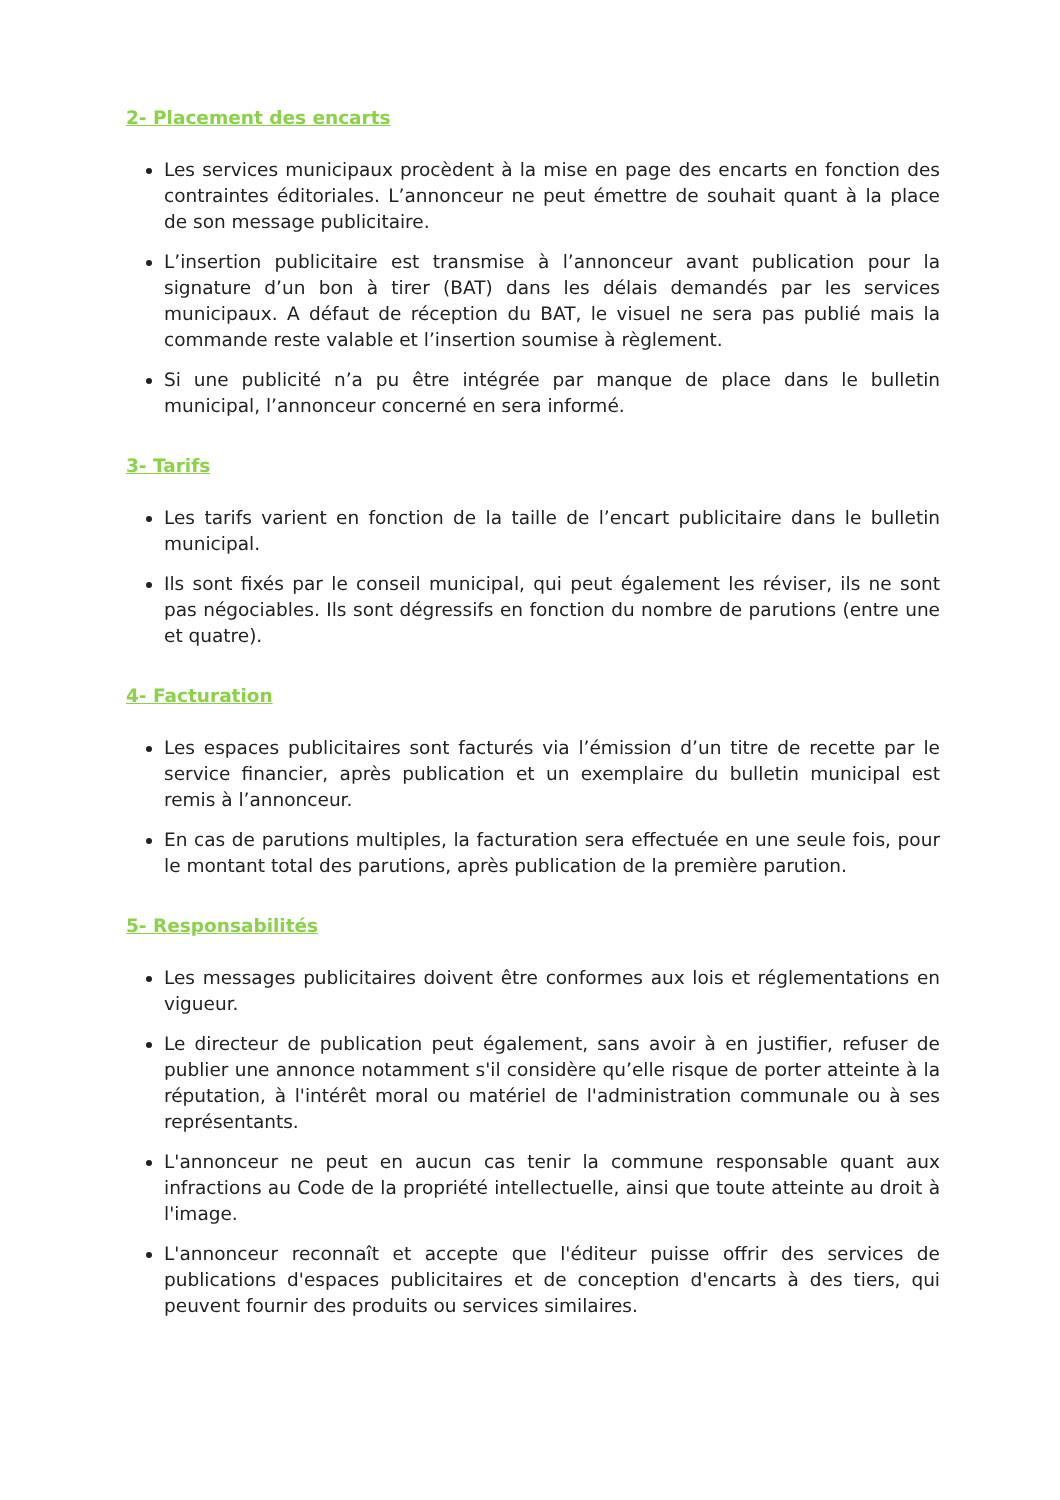2- Placement des encarts
Les services municipaux procèdent à la mise en page des encarts en fonction des contraintes éditoriales. L’annonceur ne peut émettre de souhait quant à la place de son message publicitaire.
L’insertion publicitaire est transmise à l’annonceur avant publication pour la signature d’un bon à tirer (BAT) dans les délais demandés par les services municipaux. A défaut de réception du BAT, le visuel ne sera pas publié mais la commande reste valable et l’insertion soumise à règlement.
Si une publicité n’a pu être intégrée par manque de place dans le bulletin municipal, l’annonceur concerné en sera informé.
3- Tarifs
Les tarifs varient en fonction de la taille de l’encart publicitaire dans le bulletin municipal.
Ils sont fixés par le conseil municipal, qui peut également les réviser, ils ne sont pas négociables. Ils sont dégressifs en fonction du nombre de parutions (entre une et quatre).
4- Facturation
Les espaces publicitaires sont facturés via l’émission d’un titre de recette par le service financier, après publication et un exemplaire du bulletin municipal est remis à l’annonceur.
En cas de parutions multiples, la facturation sera effectuée en une seule fois, pour le montant total des parutions, après publication de la première parution.
5- Responsabilités
Les messages publicitaires doivent être conformes aux lois et réglementations en vigueur.
Le directeur de publication peut également, sans avoir à en justifier, refuser de publier une annonce notamment s'il considère qu’elle risque de porter atteinte à la réputation, à l'intérêt moral ou matériel de l'administration communale ou à ses représentants.
L'annonceur ne peut en aucun cas tenir la commune responsable quant aux infractions au Code de la propriété intellectuelle, ainsi que toute atteinte au droit à l'image.
L'annonceur reconnaît et accepte que l'éditeur puisse offrir des services de publications d'espaces publicitaires et de conception d'encarts à des tiers, qui peuvent fournir des produits ou services similaires.